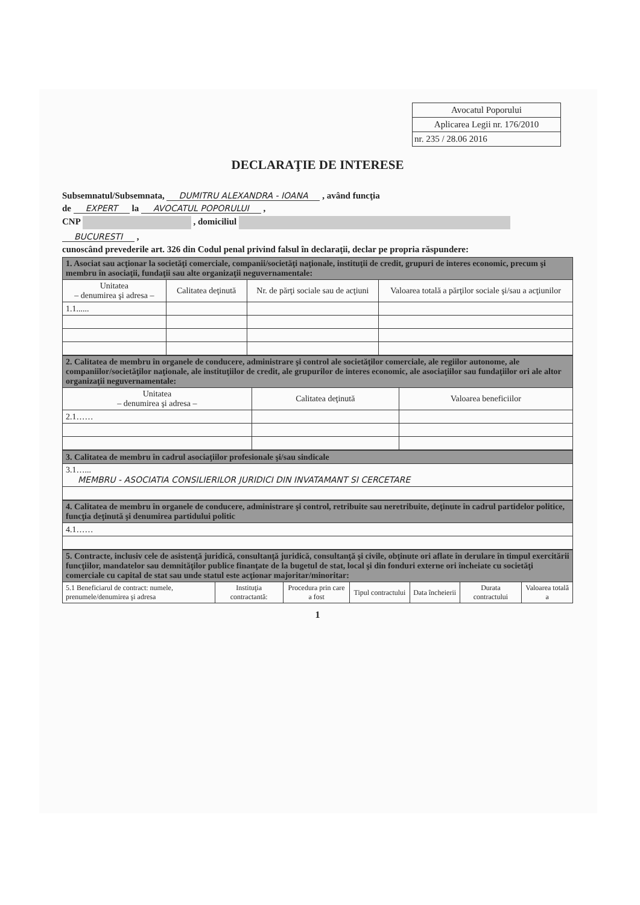Avocatul Poporului
Aplicarea Legii nr. 176/2010
nr. 235 / 28.06 2016
DECLARAŢIE DE INTERESE
Subsemnatul/Subsemnata, DUMITRU ALEXANDRA - IOANA , având funcţia
de EXPERT la AVOCATUL POPORULUI ,
CNP , domiciliul
BUCURESTI ,
cunoscând prevederile art. 326 din Codul penal privind falsul în declaraţii, declar pe propria răspundere:
| 1. Asociat sau acţionar la societăţi comerciale, companii/societăţi naţionale, instituţii de credit, grupuri de interes economic, precum şi membru în asociaţii, fundaţii sau alte organizaţii neguvernamentale: | | | |
| --- | --- | --- | --- |
| Unitatea – denumirea şi adresa – | Calitatea deţinută | Nr. de părţi sociale sau de acţiuni | Valoarea totală a părţilor sociale şi/sau a acţiunilor |
| 1.1...... | | | |
| 2. Calitatea de membru în organele de conducere, administrare şi control ale societăţilor comerciale, ale regiilor autonome, ale companiilor/societăţilor naţionale, ale instituţiilor de credit, ale grupurilor de interes economic, ale asociaţiilor sau fundaţiilor ori ale altor organizaţii neguvernamentale: | | |
| --- | --- | --- |
| Unitatea – denumirea şi adresa – | Calitatea deţinută | Valoarea beneficiilor |
| 2.1…… | | |
| 3. Calitatea de membru în cadrul asociaţiilor profesionale şi/sau sindicale |
| --- |
| 3.1…... MEMBRU - ASOCIATIA CONSILIERILOR JURIDICI DIN INVATAMANT SI CERCETARE |
| 4. Calitatea de membru în organele de conducere, administrare şi control, retribuite sau neretribuite, deţinute în cadrul partidelor politice, funcţia deţinută şi denumirea partidului politic |
| --- |
| 4.1…… |
| 5. Contracte, inclusiv cele de asistenţă juridică, consultanţă juridică, consultanţă şi civile, obţinute ori aflate în derulare în timpul exercitării funcţiilor, mandatelor sau demnităţilor publice finanţate de la bugetul de stat, local şi din fonduri externe ori încheiate cu societăţi comerciale cu capital de stat sau unde statul este acţionar majoritar/minoritar: | | | | | | |
| --- | --- | --- | --- | --- | --- | --- |
| 5.1 Beneficiarul de contract: numele, prenumele/denumirea şi adresa | Instituţia contractantă: | Procedura prin care a fost | Tipul contractului | Data încheierii | Durata contractului | Valoarea totală a |
1